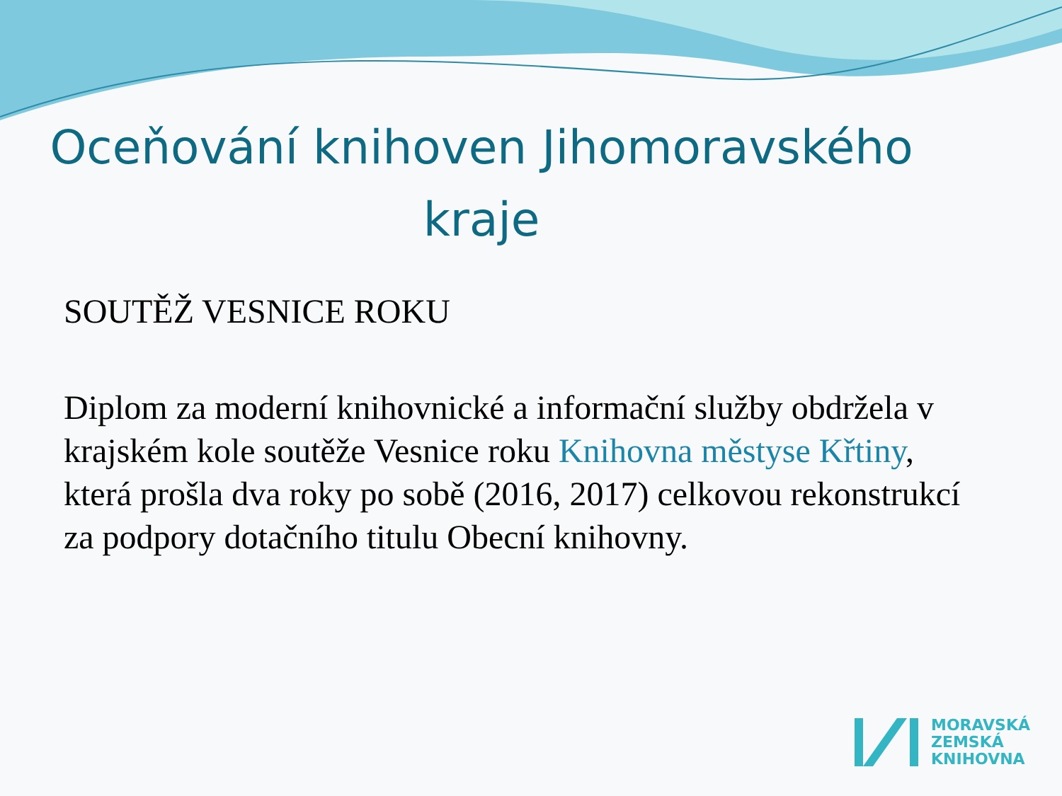Oceňování knihoven Jihomoravského kraje
SOUTĚŽ VESNICE ROKU
Diplom za moderní knihovnické a informační služby obdržela v krajském kole soutěže Vesnice roku Knihovna městyse Křtiny, která prošla dva roky po sobě (2016, 2017) celkovou rekonstrukcí za podpory dotačního titulu Obecní knihovny.
MORAVSKÁ
ZEMSKÁ
KNIHOVNA